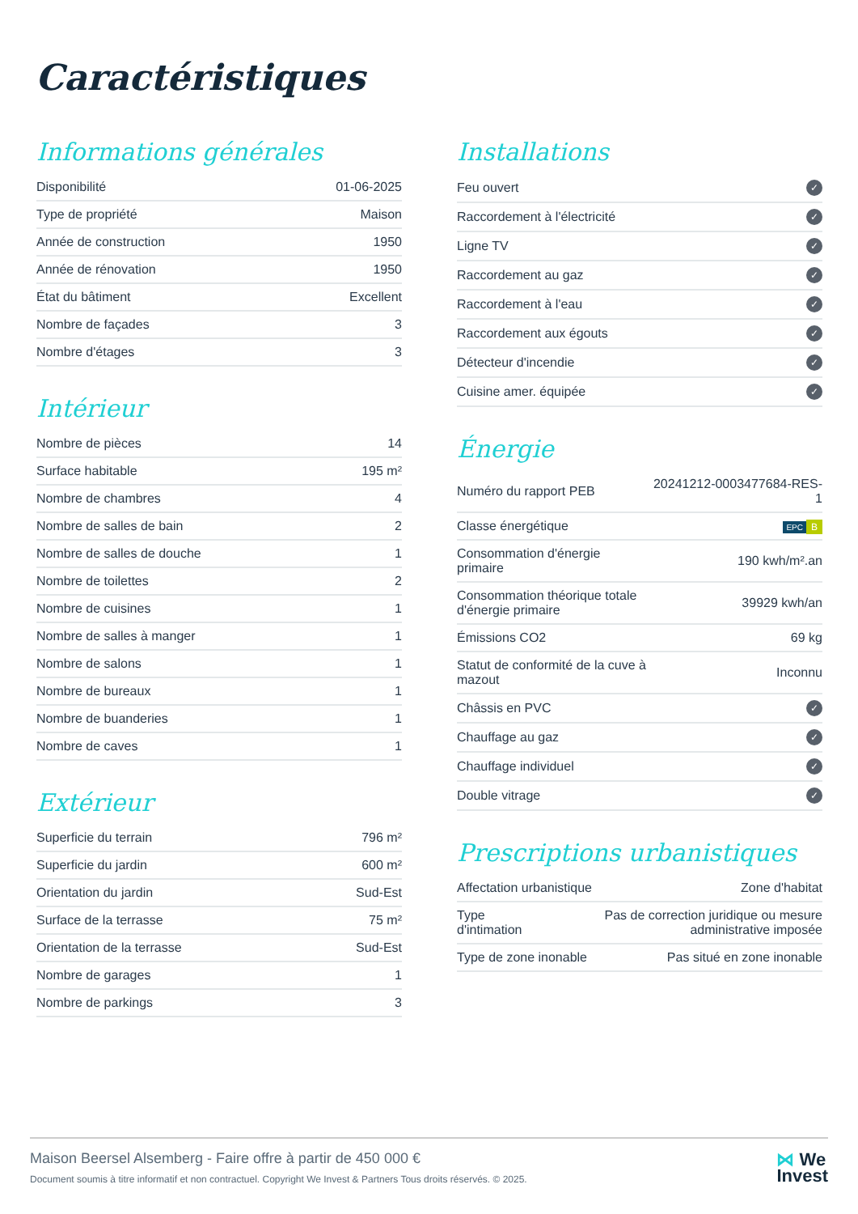Caractéristiques
Informations générales
| Disponibilité | 01-06-2025 |
| Type de propriété | Maison |
| Année de construction | 1950 |
| Année de rénovation | 1950 |
| État du bâtiment | Excellent |
| Nombre de façades | 3 |
| Nombre d'étages | 3 |
Intérieur
| Nombre de pièces | 14 |
| Surface habitable | 195 m² |
| Nombre de chambres | 4 |
| Nombre de salles de bain | 2 |
| Nombre de salles de douche | 1 |
| Nombre de toilettes | 2 |
| Nombre de cuisines | 1 |
| Nombre de salles à manger | 1 |
| Nombre de salons | 1 |
| Nombre de bureaux | 1 |
| Nombre de buanderies | 1 |
| Nombre de caves | 1 |
Extérieur
| Superficie du terrain | 796 m² |
| Superficie du jardin | 600 m² |
| Orientation du jardin | Sud-Est |
| Surface de la terrasse | 75 m² |
| Orientation de la terrasse | Sud-Est |
| Nombre de garages | 1 |
| Nombre de parkings | 3 |
Installations
| Feu ouvert | ✓ |
| Raccordement à l'électricité | ✓ |
| Ligne TV | ✓ |
| Raccordement au gaz | ✓ |
| Raccordement à l'eau | ✓ |
| Raccordement aux égouts | ✓ |
| Détecteur d'incendie | ✓ |
| Cuisine amer. équipée | ✓ |
Énergie
| Numéro du rapport PEB | 20241212-0003477684-RES-1 |
| Classe énergétique | EPC B |
| Consommation d'énergie primaire | 190 kwh/m².an |
| Consommation théorique totale d'énergie primaire | 39929 kwh/an |
| Émissions CO2 | 69 kg |
| Statut de conformité de la cuve à mazout | Inconnu |
| Châssis en PVC | ✓ |
| Chauffage au gaz | ✓ |
| Chauffage individuel | ✓ |
| Double vitrage | ✓ |
Prescriptions urbanistiques
| Affectation urbanistique | Zone d'habitat |
| Type d'intimation | Pas de correction juridique ou mesure administrative imposée |
| Type de zone inonable | Pas situé en zone inonable |
Maison Beersel Alsemberg - Faire offre à partir de 450 000 €
Document soumis à titre informatif et non contractuel. Copyright We Invest & Partners Tous droits réservés. © 2025.
⋈ We
Invest